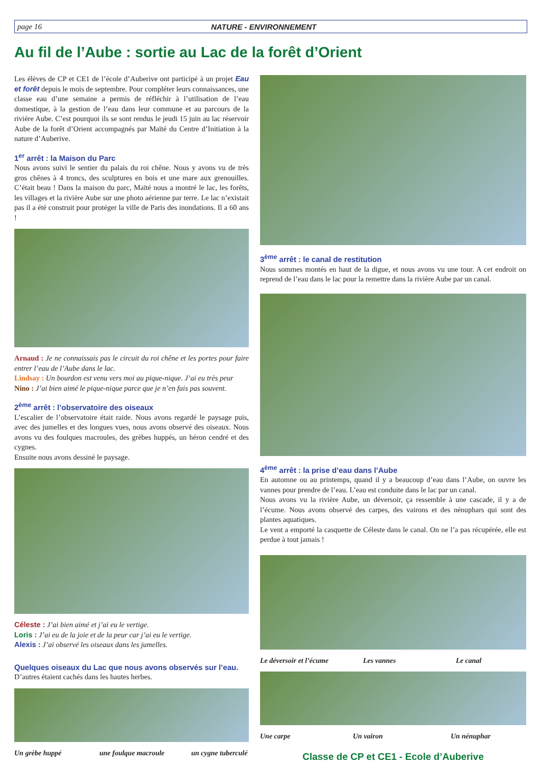page 16 NATURE - ENVIRONNEMENT
Au fil de l’Aube : sortie au Lac de la forêt d’Orient
Les élèves de CP et CE1 de l’école d’Auberive ont participé à un projet Eau et forêt depuis le mois de septembre. Pour compléter leurs connaissances, une classe eau d’une semaine a permis de réfléchir à l’utilisation de l’eau domestique, à la gestion de l’eau dans leur commune et au parcours de la rivière Aube. C’est pourquoi ils se sont rendus le jeudi 15 juin au lac réservoir Aube de la forêt d’Orient accompagnés par Maïté du Centre d’Initiation à la nature d’Auberive.
1<sup>er</sup> arrêt : la Maison du Parc
Nous avons suivi le sentier du palais du roi chêne. Nous y avons vu de très gros chênes à 4 troncs, des sculptures en bois et une mare aux grenouilles. C’était beau ! Dans la maison du parc, Maïté nous a montré le lac, les forêts, les villages et la rivière Aube sur une photo aérienne par terre. Le lac n’existait pas il a été construit pour protéger la ville de Paris des inondations. Il a 60 ans !
Arnaud : Je ne connaissais pas le circuit du roi chêne et les portes pour faire entrer l’eau de l’Aube dans le lac.
Lindsay : Un bourdon est venu vers moi au pique-nique. J’ai eu très peur
Nino : J’ai bien aimé le pique-nique parce que je n’en fais pas souvent.
2<sup>ème</sup> arrêt : l’observatoire des oiseaux
L’escalier de l’observatoire était raide. Nous avons regardé le paysage puis, avec des jumelles et des longues vues, nous avons observé des oiseaux. Nous avons vu des foulques macroules, des grèbes huppés, un héron cendré et des cygnes.
Ensuite nous avons dessiné le paysage.
Céleste : J’ai bien aimé et j’ai eu le vertige.
Loris : J’ai eu de la joie et de la peur car j’ai eu le vertige.
Alexis : J’ai observé les oiseaux dans les jumelles.
Quelques oiseaux du Lac que nous avons observés sur l’eau.
D’autres étaient cachés dans les hautes herbes.
Un grèbe huppé une foulque macroule un cygne tuberculé
3<sup>ème</sup> arrêt : le canal de restitution
Nous sommes montés en haut de la digue, et nous avons vu une tour. A cet endroit on reprend de l’eau dans le lac pour la remettre dans la rivière Aube par un canal.
4<sup>ème</sup> arrêt : la prise d’eau dans l’Aube
En automne ou au printemps, quand il y a beaucoup d’eau dans l’Aube, on ouvre les vannes pour prendre de l’eau. L’eau est conduite dans le lac par un canal.
Nous avons vu la rivière Aube, un déversoir, ça ressemble à une cascade, il y a de l’écume. Nous avons observé des carpes, des vairons et des nénuphars qui sont des plantes aquatiques.
Le vent a emporté la casquette de Céleste dans le canal. On ne l’a pas récupérée, elle est perdue à tout jamais !
Le déversoir et l’écume Les vannes Le canal
Une carpe Un vairon Un nénuphar
Classe de CP et CE1 - Ecole d’Auberive